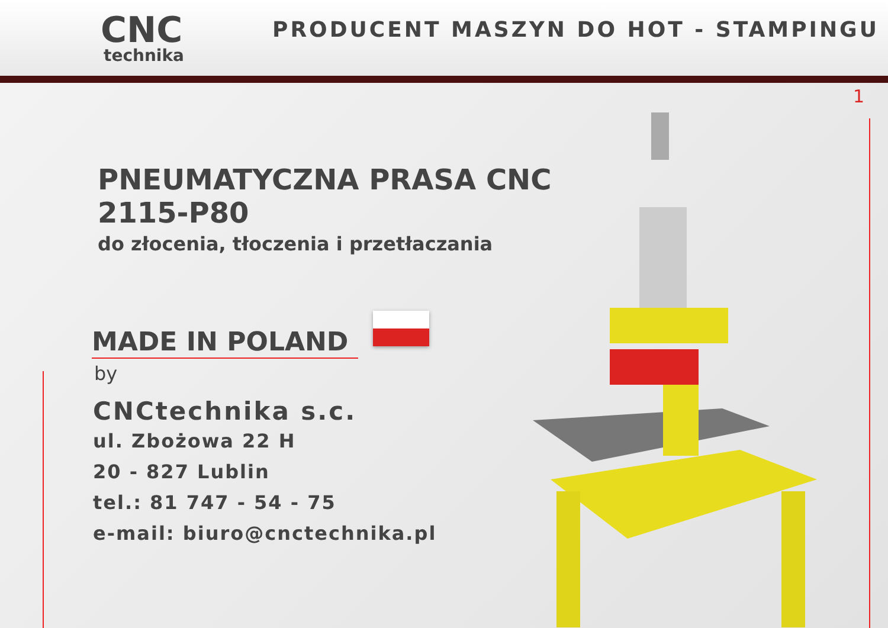CNC
technika
PRODUCENT MASZYN DO HOT - STAMPINGU
1
PNEUMATYCZNA PRASA CNC 2115-P80
do złocenia, tłoczenia i przetłaczania
MADE IN POLAND
by
CNCtechnika s.c.
ul. Zbożowa 22 H
20 - 827 Lublin
tel.: 81 747 - 54 - 75
e-mail: biuro@cnctechnika.pl